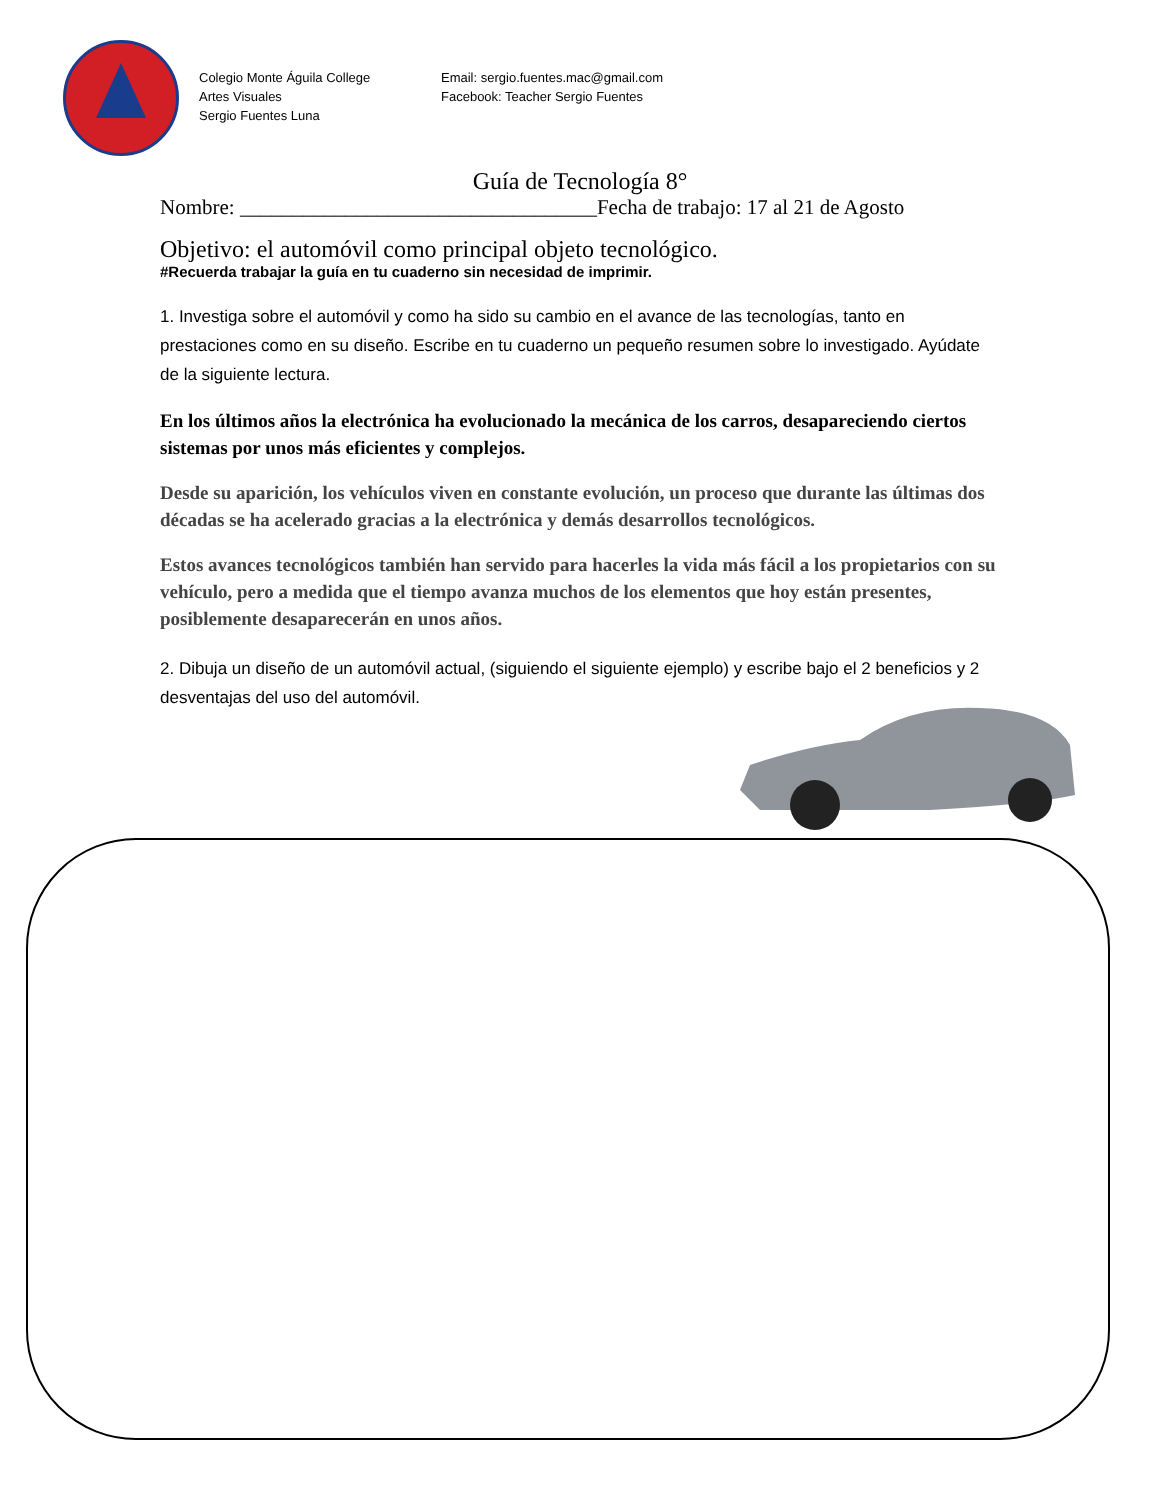Colegio Monte Águila College
Artes Visuales
Sergio Fuentes Luna
Email: sergio.fuentes.mac@gmail.com
Facebook: Teacher Sergio Fuentes
Guía de Tecnología 8°
Nombre: __________________________________Fecha de trabajo: 17 al 21 de Agosto
Objetivo: el automóvil como principal objeto tecnológico.
#Recuerda trabajar la guía en tu cuaderno sin necesidad de imprimir.
1. Investiga sobre el automóvil y como ha sido su cambio en el avance de las tecnologías, tanto en prestaciones como en su diseño. Escribe en tu cuaderno un pequeño resumen sobre lo investigado. Ayúdate de la siguiente lectura.
En los últimos años la electrónica ha evolucionado la mecánica de los carros, desapareciendo ciertos sistemas por unos más eficientes y complejos.
Desde su aparición, los vehículos viven en constante evolución, un proceso que durante las últimas dos décadas se ha acelerado gracias a la electrónica y demás desarrollos tecnológicos.
Estos avances tecnológicos también han servido para hacerles la vida más fácil a los propietarios con su vehículo, pero a medida que el tiempo avanza muchos de los elementos que hoy están presentes, posiblemente desaparecerán en unos años.
2. Dibuja un diseño de un automóvil actual, (siguiendo el siguiente ejemplo) y escribe bajo el 2 beneficios y 2 desventajas del uso del automóvil.